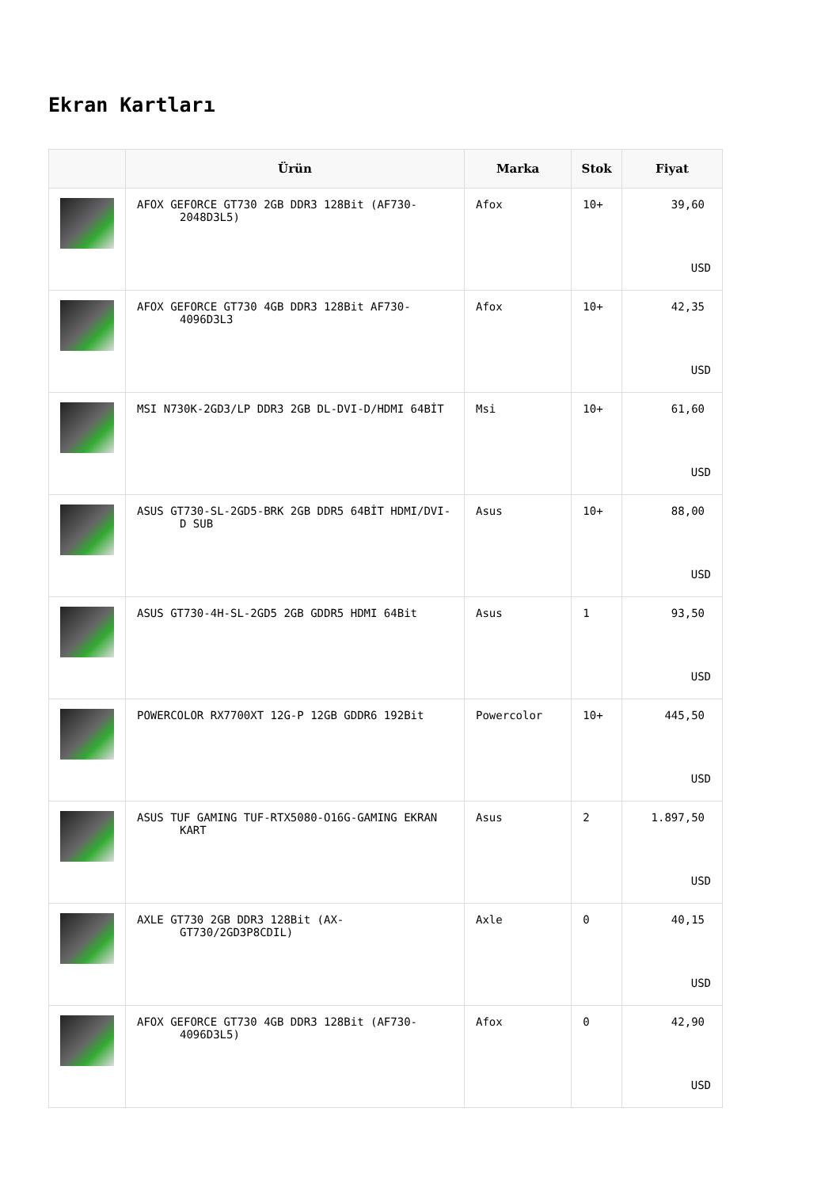Ekran Kartları
| | Ürün | Marka | Stok | Fiyat |
| --- | --- | --- | --- | --- |
| | AFOX GEFORCE GT730 2GB DDR3 128Bit (AF730-2048D3L5) | Afox | 10+ | 39,60 USD |
| | AFOX GEFORCE GT730 4GB DDR3 128Bit AF730-4096D3L3 | Afox | 10+ | 42,35 USD |
| | MSI N730K-2GD3/LP DDR3 2GB DL-DVI-D/HDMI 64BİT | Msi | 10+ | 61,60 USD |
| | ASUS GT730-SL-2GD5-BRK 2GB DDR5 64BİT HDMI/DVI-D SUB | Asus | 10+ | 88,00 USD |
| | ASUS GT730-4H-SL-2GD5 2GB GDDR5 HDMI 64Bit | Asus | 1 | 93,50 USD |
| | POWERCOLOR RX7700XT 12G-P 12GB GDDR6 192Bit | Powercolor | 10+ | 445,50 USD |
| | ASUS TUF GAMING TUF-RTX5080-O16G-GAMING EKRAN KART | Asus | 2 | 1.897,50 USD |
| | AXLE GT730 2GB DDR3 128Bit (AX-GT730/2GD3P8CDIL) | Axle | 0 | 40,15 USD |
| | AFOX GEFORCE GT730 4GB DDR3 128Bit (AF730-4096D3L5) | Afox | 0 | 42,90 USD |